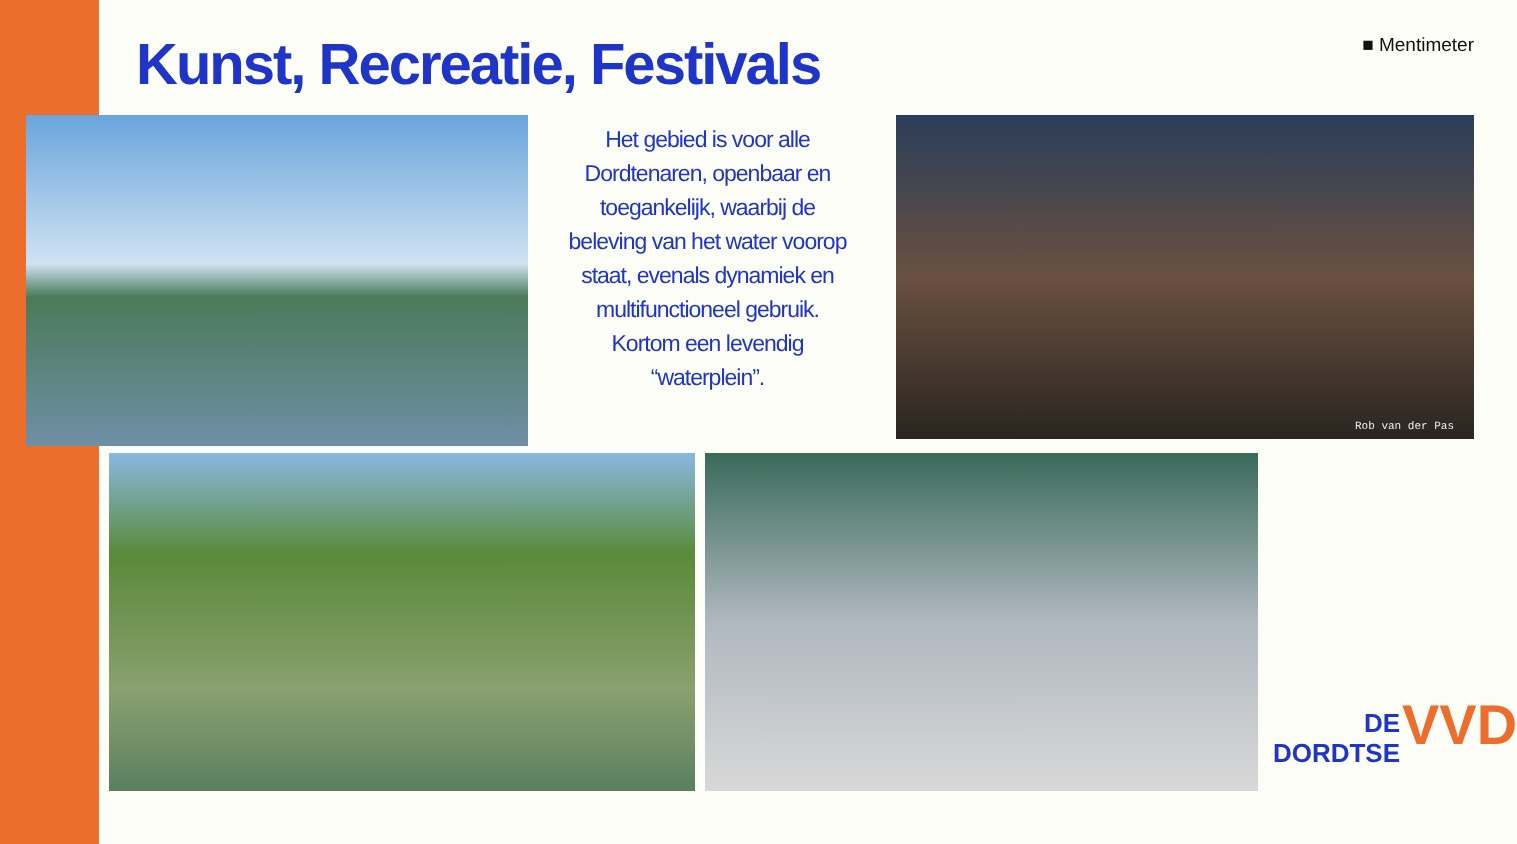Kunst, Recreatie, Festivals ■ Mentimeter
Het gebied is voor alle Dordtenaren, openbaar en toegankelijk, waarbij de beleving van het water voorop staat, evenals dynamiek en multifunctioneel gebruik. Kortom een levendig “waterplein”.
Rob van der Pas
DE
DORDTSE
VVD